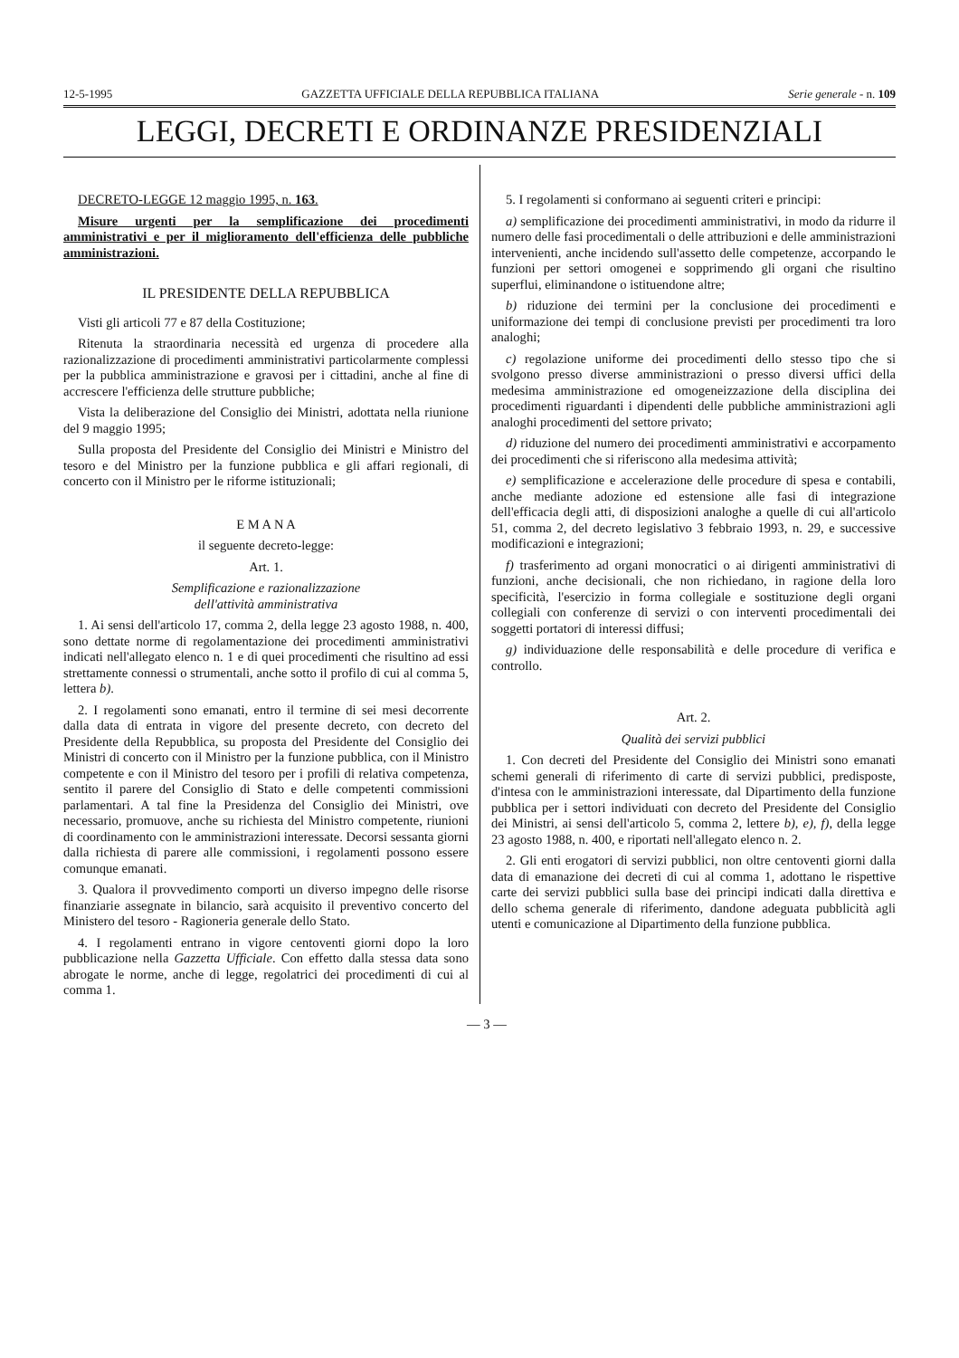12-5-1995 GAZZETTA UFFICIALE DELLA REPUBBLICA ITALIANA Serie generale - n. 109
LEGGI, DECRETI E ORDINANZE PRESIDENZIALI
DECRETO-LEGGE 12 maggio 1995, n. 163.
Misure urgenti per la semplificazione dei procedimenti amministrativi e per il miglioramento dell'efficienza delle pubbliche amministrazioni.
IL PRESIDENTE DELLA REPUBBLICA
Visti gli articoli 77 e 87 della Costituzione;
Ritenuta la straordinaria necessità ed urgenza di procedere alla razionalizzazione di procedimenti amministrativi particolarmente complessi per la pubblica amministrazione e gravosi per i cittadini, anche al fine di accrescere l'efficienza delle strutture pubbliche;
Vista la deliberazione del Consiglio dei Ministri, adottata nella riunione del 9 maggio 1995;
Sulla proposta del Presidente del Consiglio dei Ministri e Ministro del tesoro e del Ministro per la funzione pubblica e gli affari regionali, di concerto con il Ministro per le riforme istituzionali;
E M A N A
il seguente decreto-legge:
Art. 1.
Semplificazione e razionalizzazione
dell'attività amministrativa
1. Ai sensi dell'articolo 17, comma 2, della legge 23 agosto 1988, n. 400, sono dettate norme di regolamentazione dei procedimenti amministrativi indicati nell'allegato elenco n. 1 e di quei procedimenti che risultino ad essi strettamente connessi o strumentali, anche sotto il profilo di cui al comma 5, lettera b).
2. I regolamenti sono emanati, entro il termine di sei mesi decorrente dalla data di entrata in vigore del presente decreto, con decreto del Presidente della Repubblica, su proposta del Presidente del Consiglio dei Ministri di concerto con il Ministro per la funzione pubblica, con il Ministro competente e con il Ministro del tesoro per i profili di relativa competenza, sentito il parere del Consiglio di Stato e delle competenti commissioni parlamentari. A tal fine la Presidenza del Consiglio dei Ministri, ove necessario, promuove, anche su richiesta del Ministro competente, riunioni di coordinamento con le amministrazioni interessate. Decorsi sessanta giorni dalla richiesta di parere alle commissioni, i regolamenti possono essere comunque emanati.
3. Qualora il provvedimento comporti un diverso impegno delle risorse finanziarie assegnate in bilancio, sarà acquisito il preventivo concerto del Ministero del tesoro - Ragioneria generale dello Stato.
4. I regolamenti entrano in vigore centoventi giorni dopo la loro pubblicazione nella Gazzetta Ufficiale. Con effetto dalla stessa data sono abrogate le norme, anche di legge, regolatrici dei procedimenti di cui al comma 1.
5. I regolamenti si conformano ai seguenti criteri e principi:
a) semplificazione dei procedimenti amministrativi, in modo da ridurre il numero delle fasi procedimentali o delle attribuzioni e delle amministrazioni intervenienti, anche incidendo sull'assetto delle competenze, accorpando le funzioni per settori omogenei e sopprimendo gli organi che risultino superflui, eliminandone o istituendone altre;
b) riduzione dei termini per la conclusione dei procedimenti e uniformazione dei tempi di conclusione previsti per procedimenti tra loro analoghi;
c) regolazione uniforme dei procedimenti dello stesso tipo che si svolgono presso diverse amministrazioni o presso diversi uffici della medesima amministrazione ed omogeneizzazione della disciplina dei procedimenti riguardanti i dipendenti delle pubbliche amministrazioni agli analoghi procedimenti del settore privato;
d) riduzione del numero dei procedimenti amministrativi e accorpamento dei procedimenti che si riferiscono alla medesima attività;
e) semplificazione e accelerazione delle procedure di spesa e contabili, anche mediante adozione ed estensione alle fasi di integrazione dell'efficacia degli atti, di disposizioni analoghe a quelle di cui all'articolo 51, comma 2, del decreto legislativo 3 febbraio 1993, n. 29, e successive modificazioni e integrazioni;
f) trasferimento ad organi monocratici o ai dirigenti amministrativi di funzioni, anche decisionali, che non richiedano, in ragione della loro specificità, l'esercizio in forma collegiale e sostituzione degli organi collegiali con conferenze di servizi o con interventi procedimentali dei soggetti portatori di interessi diffusi;
g) individuazione delle responsabilità e delle procedure di verifica e controllo.
Art. 2.
Qualità dei servizi pubblici
1. Con decreti del Presidente del Consiglio dei Ministri sono emanati schemi generali di riferimento di carte di servizi pubblici, predisposte, d'intesa con le amministrazioni interessate, dal Dipartimento della funzione pubblica per i settori individuati con decreto del Presidente del Consiglio dei Ministri, ai sensi dell'articolo 5, comma 2, lettere b), e), f), della legge 23 agosto 1988, n. 400, e riportati nell'allegato elenco n. 2.
2. Gli enti erogatori di servizi pubblici, non oltre centoventi giorni dalla data di emanazione dei decreti di cui al comma 1, adottano le rispettive carte dei servizi pubblici sulla base dei principi indicati dalla direttiva e dello schema generale di riferimento, dandone adeguata pubblicità agli utenti e comunicazione al Dipartimento della funzione pubblica.
— 3 —